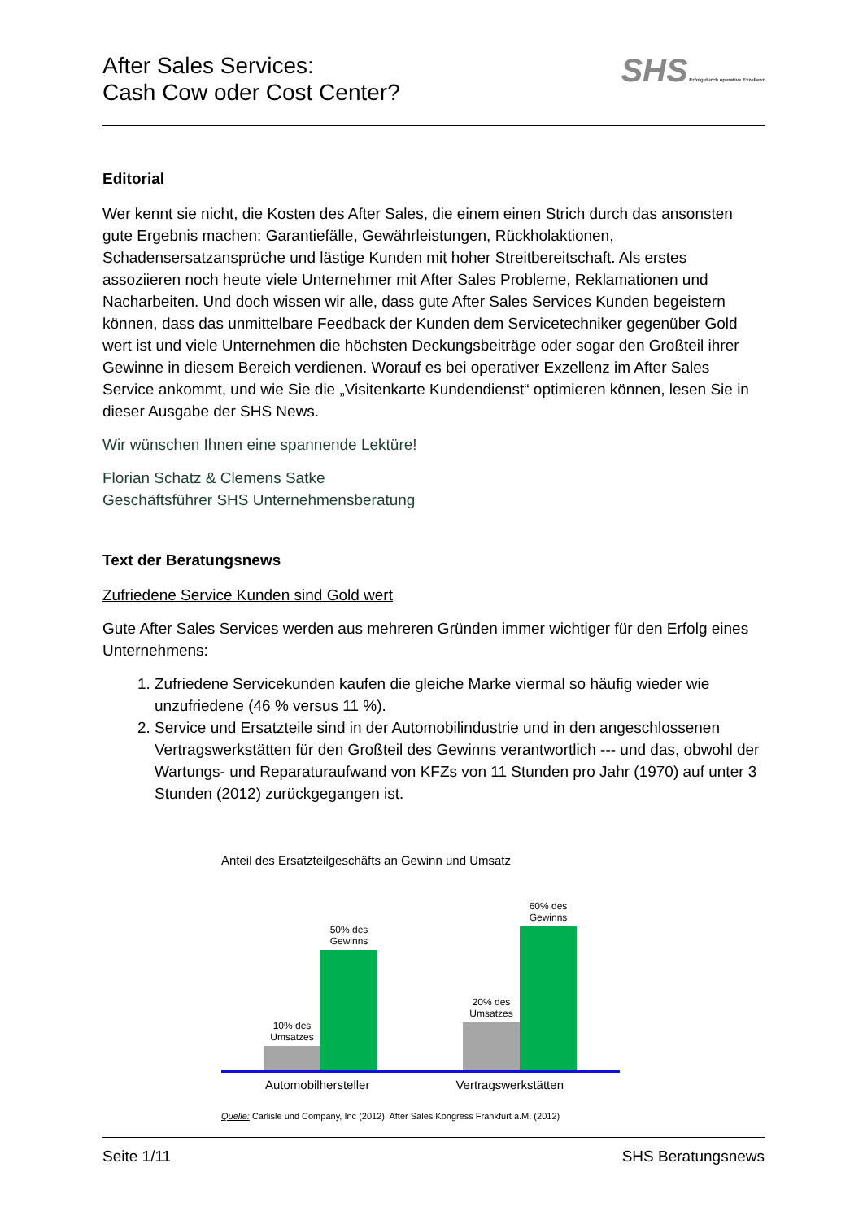After Sales Services:
Cash Cow oder Cost Center?
SHS Erfolg durch operative Exzellenz
Editorial
Wer kennt sie nicht, die Kosten des After Sales, die einem einen Strich durch das ansonsten gute Ergebnis machen: Garantiefälle, Gewährleistungen, Rückholaktionen, Schadensersatzansprüche und lästige Kunden mit hoher Streitbereitschaft. Als erstes assoziieren noch heute viele Unternehmer mit After Sales Probleme, Reklamationen und Nacharbeiten. Und doch wissen wir alle, dass gute After Sales Services Kunden begeistern können, dass das unmittelbare Feedback der Kunden dem Servicetechniker gegenüber Gold wert ist und viele Unternehmen die höchsten Deckungsbeiträge oder sogar den Großteil ihrer Gewinne in diesem Bereich verdienen. Worauf es bei operativer Exzellenz im After Sales Service ankommt, und wie Sie die „Visitenkarte Kundendienst“ optimieren können, lesen Sie in dieser Ausgabe der SHS News.
Wir wünschen Ihnen eine spannende Lektüre!
Florian Schatz & Clemens Satke
Geschäftsführer SHS Unternehmensberatung
Text der Beratungsnews
Zufriedene Service Kunden sind Gold wert
Gute After Sales Services werden aus mehreren Gründen immer wichtiger für den Erfolg eines Unternehmens:
1. Zufriedene Servicekunden kaufen die gleiche Marke viermal so häufig wieder wie unzufriedene (46 % versus 11 %).
2. Service und Ersatzteile sind in der Automobilindustrie und in den angeschlossenen Vertragswerkstätten für den Großteil des Gewinns verantwortlich --- und das, obwohl der Wartungs- und Reparaturaufwand von KFZs von 11 Stunden pro Jahr (1970) auf unter 3 Stunden (2012) zurückgegangen ist.
Anteil des Ersatzteilgeschäfts an Gewinn und Umsatz
10% des Umsatzes
50% des Gewinns
20% des Umsatzes
60% des Gewinns
Automobilhersteller Vertragswerkstätten
Quelle: Carlisle und Company, Inc (2012). After Sales Kongress Frankfurt a.M. (2012)
Seite 1/11 SHS Beratungsnews